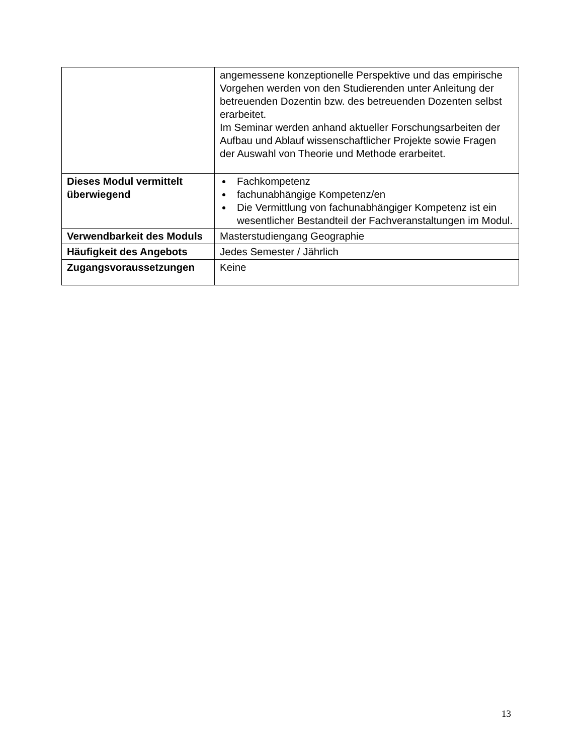| | angemessene konzeptionelle Perspektive und das empirische Vorgehen werden von den Studierenden unter Anleitung der betreuenden Dozentin bzw. des betreuenden Dozenten selbst erarbeitet. Im Seminar werden anhand aktueller Forschungsarbeiten der Aufbau und Ablauf wissenschaftlicher Projekte sowie Fragen der Auswahl von Theorie und Methode erarbeitet. |
| Dieses Modul vermittelt überwiegend | Fachkompetenz fachunabhängige Kompetenz/en Die Vermittlung von fachunabhängiger Kompetenz ist ein wesentlicher Bestandteil der Fachveranstaltungen im Modul. |
| Verwendbarkeit des Moduls | Masterstudiengang Geographie |
| Häufigkeit des Angebots | Jedes Semester / Jährlich |
| Zugangsvoraussetzungen | Keine |
13